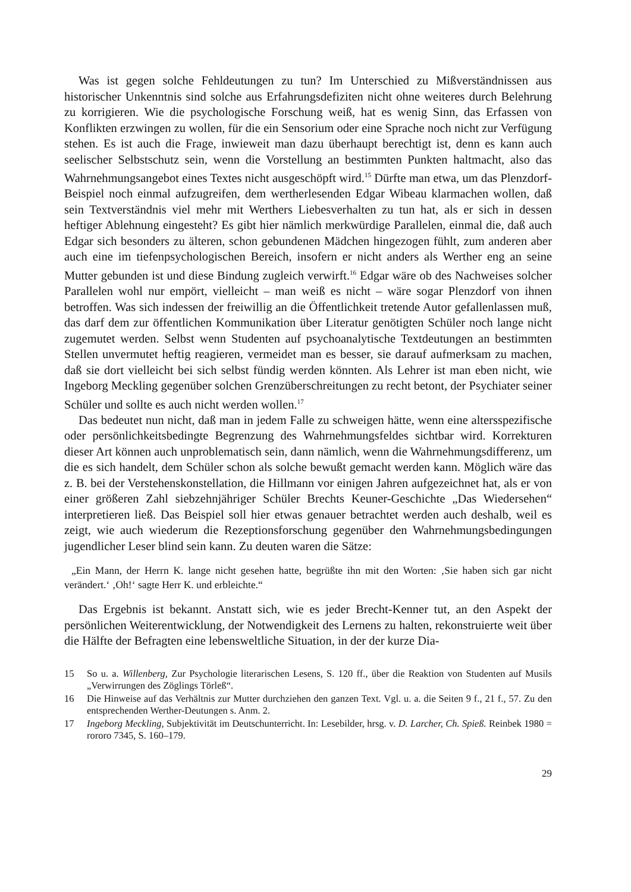Was ist gegen solche Fehldeutungen zu tun? Im Unterschied zu Mißverständnissen aus historischer Unkenntnis sind solche aus Erfahrungsdefiziten nicht ohne weiteres durch Belehrung zu korrigieren. Wie die psychologische Forschung weiß, hat es wenig Sinn, das Erfassen von Konflikten erzwingen zu wollen, für die ein Sensorium oder eine Sprache noch nicht zur Verfügung stehen. Es ist auch die Frage, inwieweit man dazu überhaupt berechtigt ist, denn es kann auch seelischer Selbstschutz sein, wenn die Vorstellung an bestimmten Punkten haltmacht, also das Wahrnehmungsangebot eines Textes nicht ausgeschöpft wird.<sup>15</sup> Dürfte man etwa, um das Plenzdorf-Beispiel noch einmal aufzugreifen, dem wertherlesenden Edgar Wibeau klarmachen wollen, daß sein Textverständnis viel mehr mit Werthers Liebesverhalten zu tun hat, als er sich in dessen heftiger Ablehnung eingesteht? Es gibt hier nämlich merkwürdige Parallelen, einmal die, daß auch Edgar sich besonders zu älteren, schon gebundenen Mädchen hingezogen fühlt, zum anderen aber auch eine im tiefenpsychologischen Bereich, insofern er nicht anders als Werther eng an seine Mutter gebunden ist und diese Bindung zugleich verwirft.<sup>16</sup> Edgar wäre ob des Nachweises solcher Parallelen wohl nur empört, vielleicht – man weiß es nicht – wäre sogar Plenzdorf von ihnen betroffen. Was sich indessen der freiwillig an die Öffentlichkeit tretende Autor gefallenlassen muß, das darf dem zur öffentlichen Kommunikation über Literatur genötigten Schüler noch lange nicht zugemutet werden. Selbst wenn Studenten auf psychoanalytische Textdeutungen an bestimmten Stellen unvermutet heftig reagieren, vermeidet man es besser, sie darauf aufmerksam zu machen, daß sie dort vielleicht bei sich selbst fündig werden könnten. Als Lehrer ist man eben nicht, wie Ingeborg Meckling gegenüber solchen Grenzüberschreitungen zu recht betont, der Psychiater seiner Schüler und sollte es auch nicht werden wollen.<sup>17</sup>
Das bedeutet nun nicht, daß man in jedem Falle zu schweigen hätte, wenn eine altersspezifische oder persönlichkeitsbedingte Begrenzung des Wahrnehmungsfeldes sichtbar wird. Korrekturen dieser Art können auch unproblematisch sein, dann nämlich, wenn die Wahrnehmungsdifferenz, um die es sich handelt, dem Schüler schon als solche bewußt gemacht werden kann. Möglich wäre das z. B. bei der Verstehenskonstellation, die Hillmann vor einigen Jahren aufgezeichnet hat, als er von einer größeren Zahl siebzehnjähriger Schüler Brechts Keuner-Geschichte „Das Wiedersehen“ interpretieren ließ. Das Beispiel soll hier etwas genauer betrachtet werden auch deshalb, weil es zeigt, wie auch wiederum die Rezeptionsforschung gegenüber den Wahrnehmungsbedingungen jugendlicher Leser blind sein kann. Zu deuten waren die Sätze:
„Ein Mann, der Herrn K. lange nicht gesehen hatte, begrüßte ihn mit den Worten: ‚Sie haben sich gar nicht verändert.‘ ‚Oh!‘ sagte Herr K. und erbleichte.“
Das Ergebnis ist bekannt. Anstatt sich, wie es jeder Brecht-Kenner tut, an den Aspekt der persönlichen Weiterentwicklung, der Notwendigkeit des Lernens zu halten, rekonstruierte weit über die Hälfte der Befragten eine lebensweltliche Situation, in der der kurze Dia-
15 So u. a. Willenberg, Zur Psychologie literarischen Lesens, S. 120 ff., über die Reaktion von Studenten auf Musils „Verwirrungen des Zöglings Törleß“.
16 Die Hinweise auf das Verhältnis zur Mutter durchziehen den ganzen Text. Vgl. u. a. die Seiten 9 f., 21 f., 57. Zu den entsprechenden Werther-Deutungen s. Anm. 2.
17 Ingeborg Meckling, Subjektivität im Deutschunterricht. In: Lesebilder, hrsg. v. D. Larcher, Ch. Spieß. Reinbek 1980 = rororo 7345, S. 160–179.
29